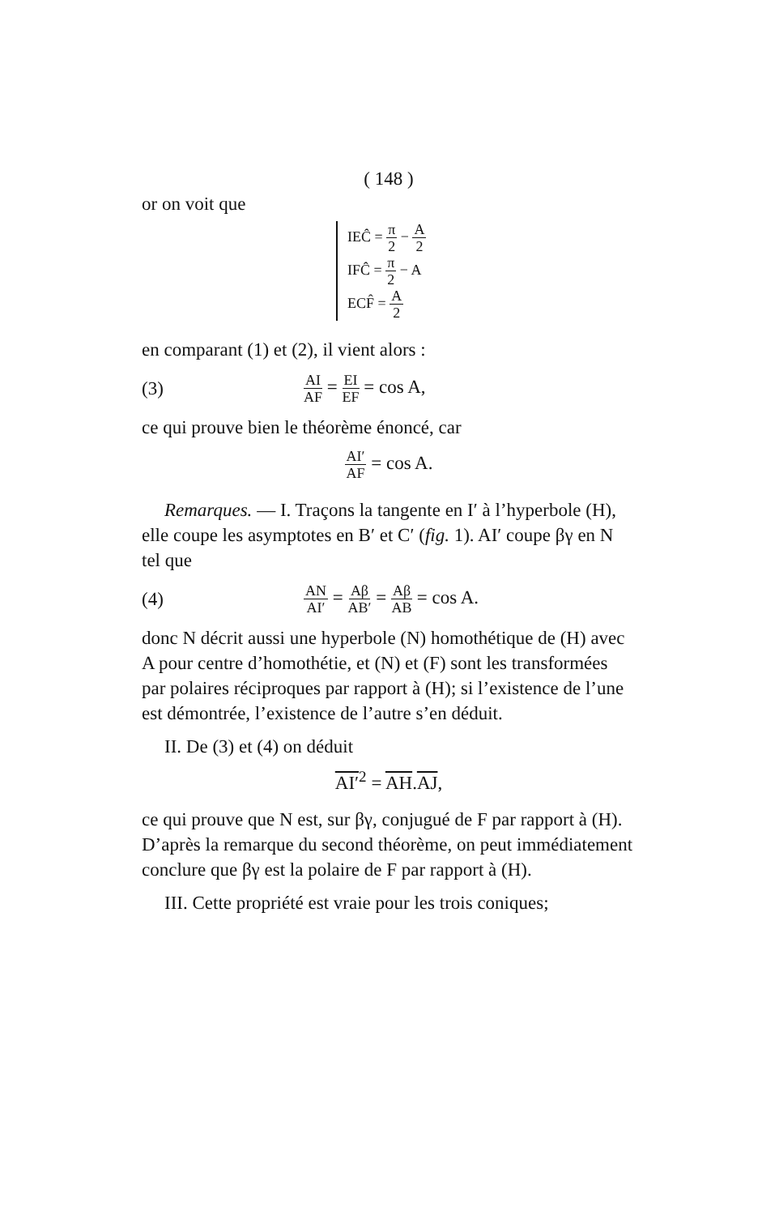( 148 )
or on voit que
IEĈ = π 2 − A 2
IFĈ = π 2 − A
ECF̂ = A 2
en comparant (1) et (2), il vient alors :
(3) AI AF = EI EF = cos A,
ce qui prouve bien le théorème énoncé, car
AI′ AF = cos A.
Remarques. — I. Traçons la tangente en I′ à l’hyperbole (H), elle coupe les asymptotes en B′ et C′ (fig. 1). AI′ coupe βγ en N tel que
(4) AN AI′ = Aβ AB′ = Aβ AB = cos A.
donc N décrit aussi une hyperbole (N) homothétique de (H) avec A pour centre d’homothétie, et (N) et (F) sont les transformées par polaires réciproques par rapport à (H); si l’existence de l’une est démontrée, l’existence de l’autre s’en déduit.
II. De (3) et (4) on déduit
AI′<sup>2</sup> = AH.AJ,
ce qui prouve que N est, sur βγ, conjugué de F par rapport à (H). D’après la remarque du second théorème, on peut immédiatement conclure que βγ est la polaire de F par rapport à (H).
III. Cette propriété est vraie pour les trois coniques;